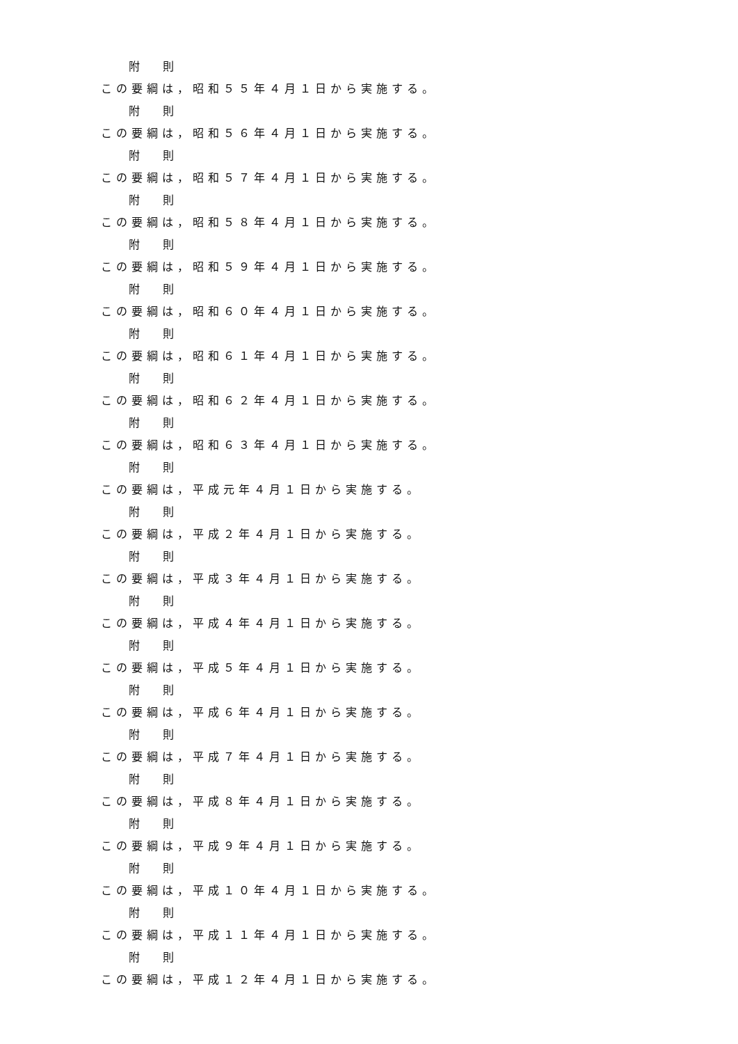附 則
この要綱は，昭和５５年４月１日から実施する。
附 則
この要綱は，昭和５６年４月１日から実施する。
附 則
この要綱は，昭和５７年４月１日から実施する。
附 則
この要綱は，昭和５８年４月１日から実施する。
附 則
この要綱は，昭和５９年４月１日から実施する。
附 則
この要綱は，昭和６０年４月１日から実施する。
附 則
この要綱は，昭和６１年４月１日から実施する。
附 則
この要綱は，昭和６２年４月１日から実施する。
附 則
この要綱は，昭和６３年４月１日から実施する。
附 則
この要綱は，平成元年４月１日から実施する。
附 則
この要綱は，平成２年４月１日から実施する。
附 則
この要綱は，平成３年４月１日から実施する。
附 則
この要綱は，平成４年４月１日から実施する。
附 則
この要綱は，平成５年４月１日から実施する。
附 則
この要綱は，平成６年４月１日から実施する。
附 則
この要綱は，平成７年４月１日から実施する。
附 則
この要綱は，平成８年４月１日から実施する。
附 則
この要綱は，平成９年４月１日から実施する。
附 則
この要綱は，平成１０年４月１日から実施する。
附 則
この要綱は，平成１１年４月１日から実施する。
附 則
この要綱は，平成１２年４月１日から実施する。